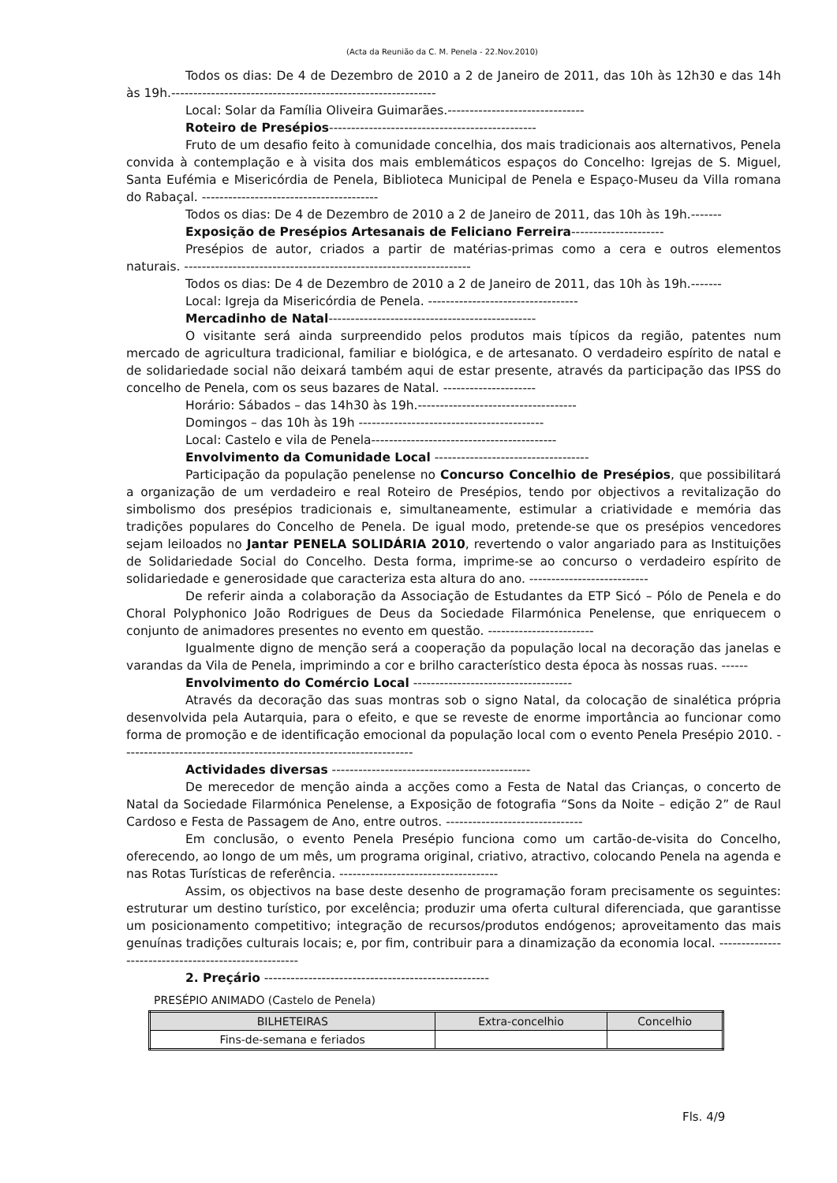(Acta da Reunião da C. M. Penela - 22.Nov.2010)
Todos os dias: De 4 de Dezembro de 2010 a 2 de Janeiro de 2011, das 10h às 12h30 e das 14h às 19h.------------------------------------------------------------
Local: Solar da Família Oliveira Guimarães.-------------------------------
Roteiro de Presépios-----------------------------------------------
Fruto de um desafio feito à comunidade concelhia, dos mais tradicionais aos alternativos, Penela convida à contemplação e à visita dos mais emblemáticos espaços do Concelho: Igrejas de S. Miguel, Santa Eufémia e Misericórdia de Penela, Biblioteca Municipal de Penela e Espaço-Museu da Villa romana do Rabaçal. ----------------------------------------
Todos os dias: De 4 de Dezembro de 2010 a 2 de Janeiro de 2011, das 10h às 19h.-------
Exposição de Presépios Artesanais de Feliciano Ferreira---------------------
Presépios de autor, criados a partir de matérias-primas como a cera e outros elementos naturais. -----------------------------------------------------------------
Todos os dias: De 4 de Dezembro de 2010 a 2 de Janeiro de 2011, das 10h às 19h.-------
Local: Igreja da Misericórdia de Penela. ----------------------------------
Mercadinho de Natal-----------------------------------------------
O visitante será ainda surpreendido pelos produtos mais típicos da região, patentes num mercado de agricultura tradicional, familiar e biológica, e de artesanato. O verdadeiro espírito de natal e de solidariedade social não deixará também aqui de estar presente, através da participação das IPSS do concelho de Penela, com os seus bazares de Natal. ---------------------
Horário: Sábados – das 14h30 às 19h.------------------------------------
Domingos – das 10h às 19h ------------------------------------------
Local: Castelo e vila de Penela------------------------------------------
Envolvimento da Comunidade Local -----------------------------------
Participação da população penelense no Concurso Concelhio de Presépios, que possibilitará a organização de um verdadeiro e real Roteiro de Presépios, tendo por objectivos a revitalização do simbolismo dos presépios tradicionais e, simultaneamente, estimular a criatividade e memória das tradições populares do Concelho de Penela. De igual modo, pretende-se que os presépios vencedores sejam leiloados no Jantar PENELA SOLIDÁRIA 2010, revertendo o valor angariado para as Instituições de Solidariedade Social do Concelho. Desta forma, imprime-se ao concurso o verdadeiro espírito de solidariedade e generosidade que caracteriza esta altura do ano. ---------------------------
De referir ainda a colaboração da Associação de Estudantes da ETP Sicó – Pólo de Penela e do Choral Polyphonico João Rodrigues de Deus da Sociedade Filarmónica Penelense, que enriquecem o conjunto de animadores presentes no evento em questão. ------------------------
Igualmente digno de menção será a cooperação da população local na decoração das janelas e varandas da Vila de Penela, imprimindo a cor e brilho característico desta época às nossas ruas. ------
Envolvimento do Comércio Local ------------------------------------
Através da decoração das suas montras sob o signo Natal, da colocação de sinalética própria desenvolvida pela Autarquia, para o efeito, e que se reveste de enorme importância ao funcionar como forma de promoção e de identificação emocional da população local com o evento Penela Presépio 2010. ------------------------------------------------------------------
Actividades diversas ---------------------------------------------
De merecedor de menção ainda a acções como a Festa de Natal das Crianças, o concerto de Natal da Sociedade Filarmónica Penelense, a Exposição de fotografia “Sons da Noite – edição 2” de Raul Cardoso e Festa de Passagem de Ano, entre outros. -------------------------------
Em conclusão, o evento Penela Presépio funciona como um cartão-de-visita do Concelho, oferecendo, ao longo de um mês, um programa original, criativo, atractivo, colocando Penela na agenda e nas Rotas Turísticas de referência. ------------------------------------
Assim, os objectivos na base deste desenho de programação foram precisamente os seguintes: estruturar um destino turístico, por excelência; produzir uma oferta cultural diferenciada, que garantisse um posicionamento competitivo; integração de recursos/produtos endógenos; aproveitamento das mais genuínas tradições culturais locais; e, por fim, contribuir para a dinamização da economia local. -----------------------------------------------------
2. Preçário ---------------------------------------------------
PRESÉPIO ANIMADO (Castelo de Penela)
| BILHETEIRAS | Extra-concelhio | Concelhio |
| --- | --- | --- |
| Fins-de-semana e feriados | | |
Fls. 4/9